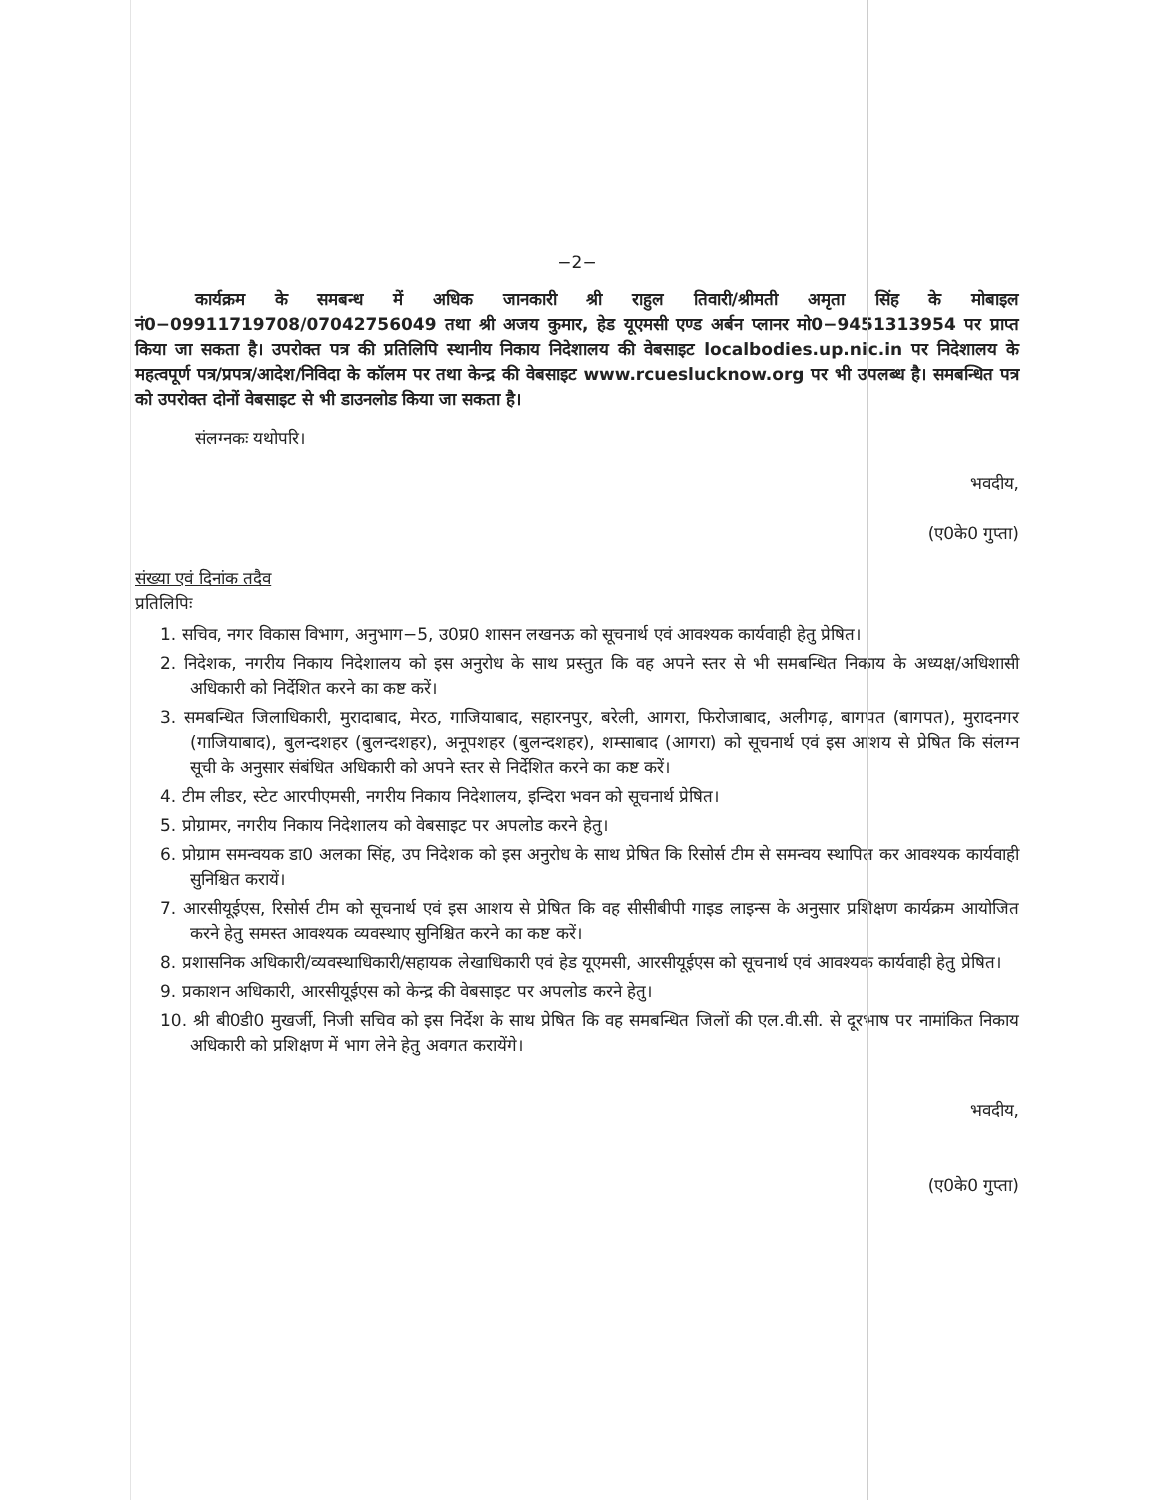−2−
कार्यक्रम के समबन्ध में अधिक जानकारी श्री राहुल तिवारी/श्रीमती अमृता सिंह के मोबाइल नं0−09911719708/07042756049 तथा श्री अजय कुमार, हेड यूएमसी एण्ड अर्बन प्लानर मो0−9451313954 पर प्राप्त किया जा सकता है। उपरोक्त पत्र की प्रतिलिपि स्थानीय निकाय निदेशालय की वेबसाइट localbodies.up.nic.in पर निदेशालय के महत्वपूर्ण पत्र/प्रपत्र/आदेश/निविदा के कॉलम पर तथा केन्द्र की वेबसाइट www.rcueslucknow.org पर भी उपलब्ध है। समबन्धित पत्र को उपरोक्त दोनों वेबसाइट से भी डाउनलोड किया जा सकता है।
संलग्नकः यथोपरि।
भवदीय,
(ए0के0 गुप्ता)
संख्या एवं दिनांक तदैव
प्रतिलिपिः
1. सचिव, नगर विकास विभाग, अनुभाग−5, उ0प्र0 शासन लखनऊ को सूचनार्थ एवं आवश्यक कार्यवाही हेतु प्रेषित।
2. निदेशक, नगरीय निकाय निदेशालय को इस अनुरोध के साथ प्रस्तुत कि वह अपने स्तर से भी समबन्धित निकाय के अध्यक्ष/अधिशासी अधिकारी को निर्देशित करने का कष्ट करें।
3. समबन्धित जिलाधिकारी, मुरादाबाद, मेरठ, गाजियाबाद, सहारनपुर, बरेली, आगरा, फिरोजाबाद, अलीगढ़, बागपत (बागपत), मुरादनगर (गाजियाबाद), बुलन्दशहर (बुलन्दशहर), अनूपशहर (बुलन्दशहर), शम्साबाद (आगरा) को सूचनार्थ एवं इस आशय से प्रेषित कि संलग्न सूची के अनुसार संबंधित अधिकारी को अपने स्तर से निर्देशित करने का कष्ट करें।
4. टीम लीडर, स्टेट आरपीएमसी, नगरीय निकाय निदेशालय, इन्दिरा भवन को सूचनार्थ प्रेषित।
5. प्रोग्रामर, नगरीय निकाय निदेशालय को वेबसाइट पर अपलोड करने हेतु।
6. प्रोग्राम समन्वयक डा0 अलका सिंह, उप निदेशक को इस अनुरोध के साथ प्रेषित कि रिसोर्स टीम से समन्वय स्थापित कर आवश्यक कार्यवाही सुनिश्चित करायें।
7. आरसीयूईएस, रिसोर्स टीम को सूचनार्थ एवं इस आशय से प्रेषित कि वह सीसीबीपी गाइड लाइन्स के अनुसार प्रशिक्षण कार्यक्रम आयोजित करने हेतु समस्त आवश्यक व्यवस्थाए सुनिश्चित करने का कष्ट करें।
8. प्रशासनिक अधिकारी/व्यवस्थाधिकारी/सहायक लेखाधिकारी एवं हेड यूएमसी, आरसीयूईएस को सूचनार्थ एवं आवश्यक कार्यवाही हेतु प्रेषित।
9. प्रकाशन अधिकारी, आरसीयूईएस को केन्द्र की वेबसाइट पर अपलोड करने हेतु।
10. श्री बी0डी0 मुखर्जी, निजी सचिव को इस निर्देश के साथ प्रेषित कि वह समबन्धित जिलों की एल.वी.सी. से दूरभाष पर नामांकित निकाय अधिकारी को प्रशिक्षण में भाग लेने हेतु अवगत करायेंगे।
भवदीय,
(ए0के0 गुप्ता)